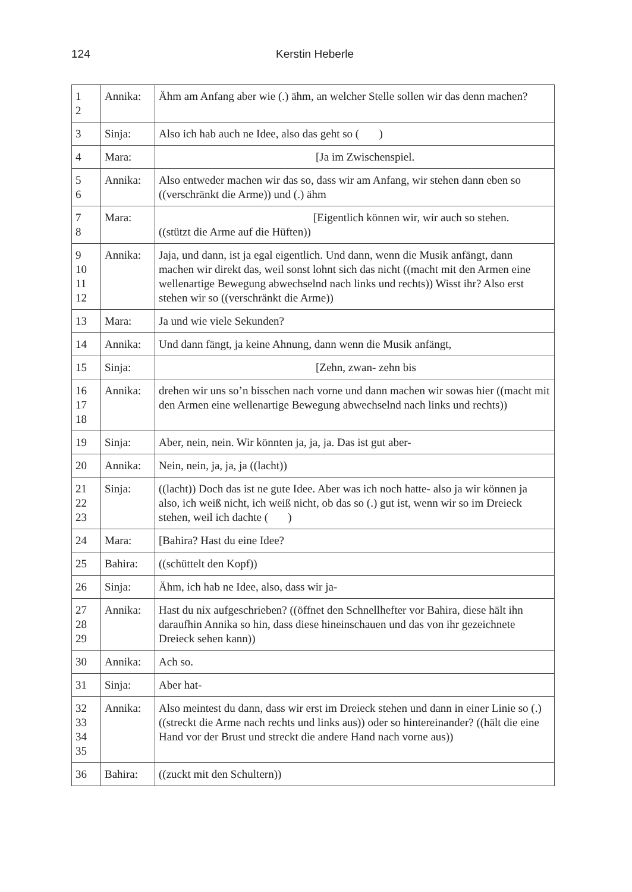124 Kerstin Heberle
| 1 2 | Annika: | Ähm am Anfang aber wie (.) ähm, an welcher Stelle sollen wir das denn machen? |
| 3 | Sinja: | Also ich hab auch ne Idee, also das geht so ( ) |
| 4 | Mara: | [Ja im Zwischenspiel. |
| 5 6 | Annika: | Also entweder machen wir das so, dass wir am Anfang, wir stehen dann eben so ((verschränkt die Arme)) und (.) ähm |
| 7 8 | Mara: | [Eigentlich können wir, wir auch so stehen. ((stützt die Arme auf die Hüften)) |
| 9 10 11 12 | Annika: | Jaja, und dann, ist ja egal eigentlich. Und dann, wenn die Musik anfängt, dann machen wir direkt das, weil sonst lohnt sich das nicht ((macht mit den Armen eine wellenartige Bewegung abwechselnd nach links und rechts)) Wisst ihr? Also erst stehen wir so ((verschränkt die Arme)) |
| 13 | Mara: | Ja und wie viele Sekunden? |
| 14 | Annika: | Und dann fängt, ja keine Ahnung, dann wenn die Musik anfängt, |
| 15 | Sinja: | [Zehn, zwan- zehn bis |
| 16 17 18 | Annika: | drehen wir uns so’n bisschen nach vorne und dann machen wir sowas hier ((macht mit den Armen eine wellenartige Bewegung abwechselnd nach links und rechts)) |
| 19 | Sinja: | Aber, nein, nein. Wir könnten ja, ja, ja. Das ist gut aber- |
| 20 | Annika: | Nein, nein, ja, ja, ja ((lacht)) |
| 21 22 23 | Sinja: | ((lacht)) Doch das ist ne gute Idee. Aber was ich noch hatte- also ja wir können ja also, ich weiß nicht, ich weiß nicht, ob das so (.) gut ist, wenn wir so im Dreieck stehen, weil ich dachte ( ) |
| 24 | Mara: | [Bahira? Hast du eine Idee? |
| 25 | Bahira: | ((schüttelt den Kopf)) |
| 26 | Sinja: | Ähm, ich hab ne Idee, also, dass wir ja- |
| 27 28 29 | Annika: | Hast du nix aufgeschrieben? ((öffnet den Schnellhefter vor Bahira, diese hält ihn daraufhin Annika so hin, dass diese hineinschauen und das von ihr gezeichnete Dreieck sehen kann)) |
| 30 | Annika: | Ach so. |
| 31 | Sinja: | Aber hat- |
| 32 33 34 35 | Annika: | Also meintest du dann, dass wir erst im Dreieck stehen und dann in einer Linie so (.) ((streckt die Arme nach rechts und links aus)) oder so hintereinander? ((hält die eine Hand vor der Brust und streckt die andere Hand nach vorne aus)) |
| 36 | Bahira: | ((zuckt mit den Schultern)) |